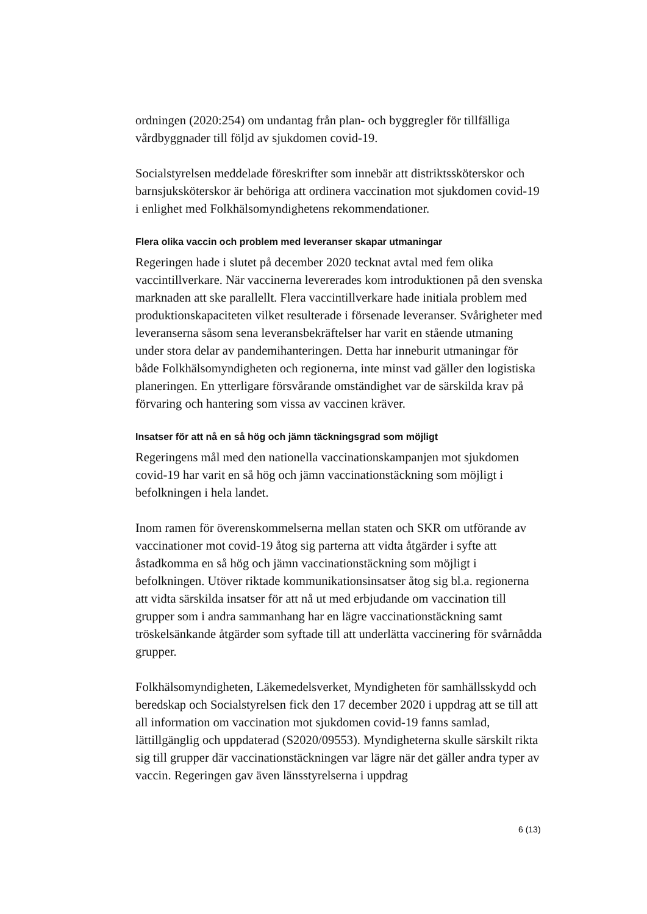ordningen (2020:254) om undantag från plan- och byggregler för tillfälliga vårdbyggnader till följd av sjukdomen covid-19.
Socialstyrelsen meddelade föreskrifter som innebär att distriktssköterskor och barnsjuksköterskor är behöriga att ordinera vaccination mot sjukdomen covid-19 i enlighet med Folkhälsomyndighetens rekommendationer.
Flera olika vaccin och problem med leveranser skapar utmaningar
Regeringen hade i slutet på december 2020 tecknat avtal med fem olika vaccintillverkare. När vaccinerna levererades kom introduktionen på den svenska marknaden att ske parallellt. Flera vaccintillverkare hade initiala problem med produktionskapaciteten vilket resulterade i försenade leveranser. Svårigheter med leveranserna såsom sena leveransbekräftelser har varit en stående utmaning under stora delar av pandemihanteringen. Detta har inneburit utmaningar för både Folkhälsomyndigheten och regionerna, inte minst vad gäller den logistiska planeringen. En ytterligare försvårande omständighet var de särskilda krav på förvaring och hantering som vissa av vaccinen kräver.
Insatser för att nå en så hög och jämn täckningsgrad som möjligt
Regeringens mål med den nationella vaccinationskampanjen mot sjukdomen covid-19 har varit en så hög och jämn vaccinationstäckning som möjligt i befolkningen i hela landet.
Inom ramen för överenskommelserna mellan staten och SKR om utförande av vaccinationer mot covid-19 åtog sig parterna att vidta åtgärder i syfte att åstadkomma en så hög och jämn vaccinationstäckning som möjligt i befolkningen. Utöver riktade kommunikationsinsatser åtog sig bl.a. regionerna att vidta särskilda insatser för att nå ut med erbjudande om vaccination till grupper som i andra sammanhang har en lägre vaccinationstäckning samt tröskelsänkande åtgärder som syftade till att underlätta vaccinering för svårnådda grupper.
Folkhälsomyndigheten, Läkemedelsverket, Myndigheten för samhällsskydd och beredskap och Socialstyrelsen fick den 17 december 2020 i uppdrag att se till att all information om vaccination mot sjukdomen covid-19 fanns samlad, lättillgänglig och uppdaterad (S2020/09553). Myndigheterna skulle särskilt rikta sig till grupper där vaccinationstäckningen var lägre när det gäller andra typer av vaccin. Regeringen gav även länsstyrelserna i uppdrag
6 (13)